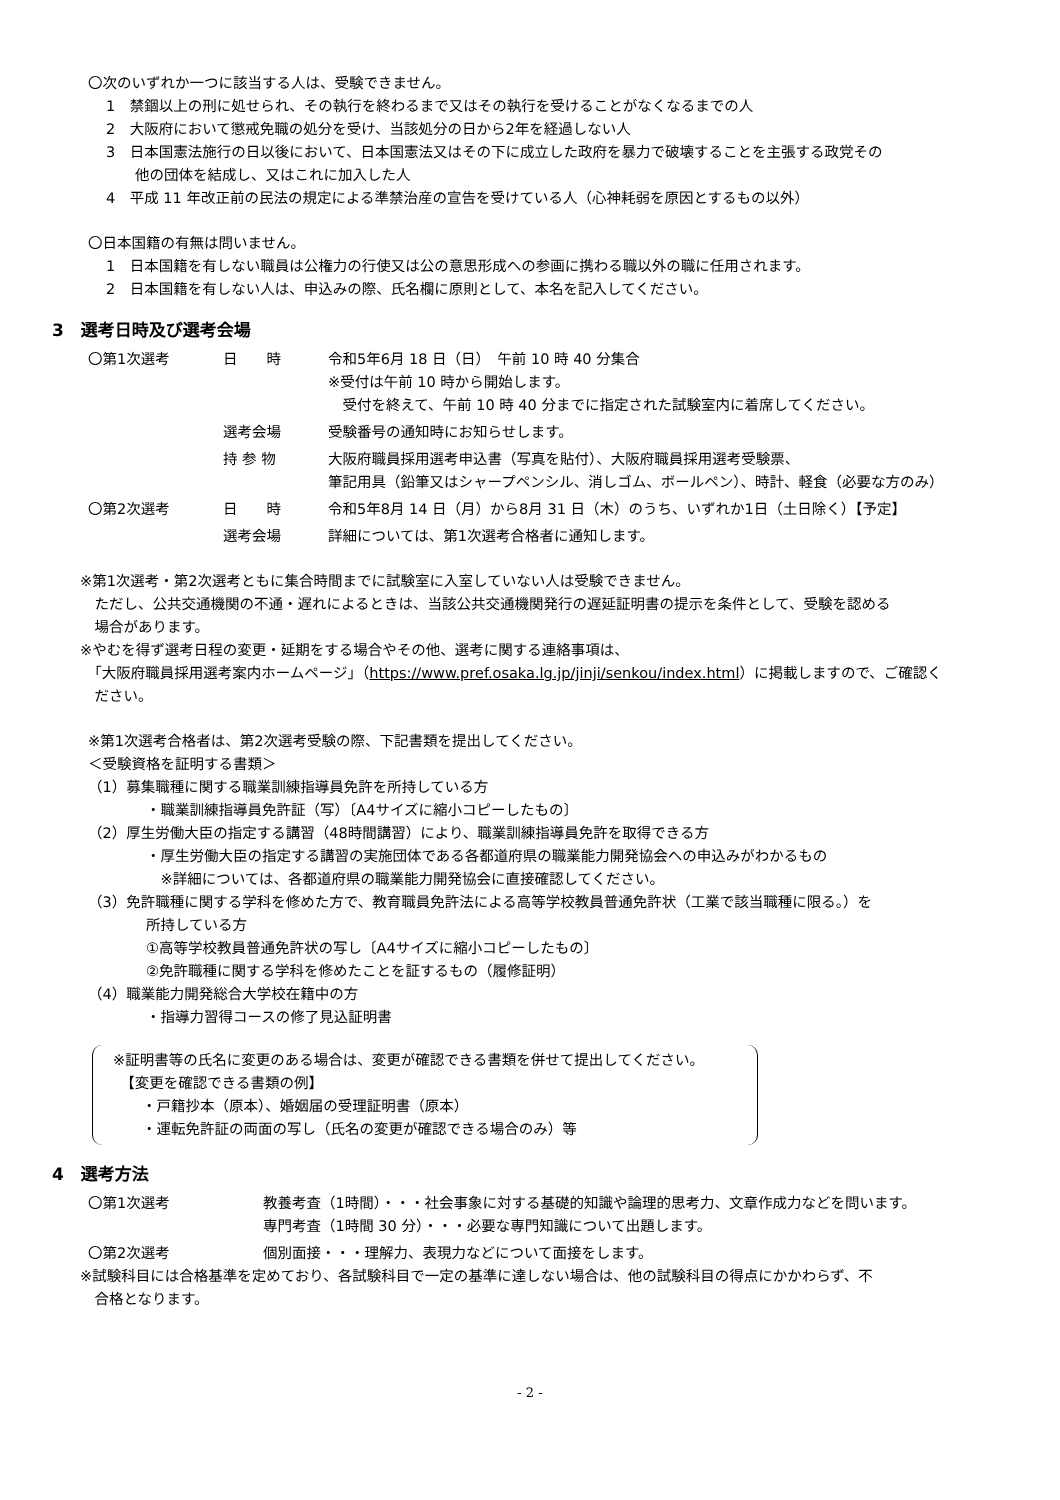〇次のいずれか一つに該当する人は、受験できません。
1　禁錮以上の刑に処せられ、その執行を終わるまで又はその執行を受けることがなくなるまでの人
2　大阪府において懲戒免職の処分を受け、当該処分の日から2年を経過しない人
3　日本国憲法施行の日以後において、日本国憲法又はその下に成立した政府を暴力で破壊することを主張する政党その
　　他の団体を結成し、又はこれに加入した人
4　平成 11 年改正前の民法の規定による準禁治産の宣告を受けている人（心神耗弱を原因とするもの以外）
〇日本国籍の有無は問いません。
1　日本国籍を有しない職員は公権力の行使又は公の意思形成への参画に携わる職以外の職に任用されます。
2　日本国籍を有しない人は、申込みの際、氏名欄に原則として、本名を記入してください。
3　選考日時及び選考会場
〇第1次選考 日　　時 令和5年6月 18 日（日）　午前 10 時 40 分集合
※受付は午前 10 時から開始します。
　受付を終えて、午前 10 時 40 分までに指定された試験室内に着席してください。
選考会場 受験番号の通知時にお知らせします。
持 参 物 大阪府職員採用選考申込書（写真を貼付）、大阪府職員採用選考受験票、
筆記用具（鉛筆又はシャープペンシル、消しゴム、ボールペン）、時計、軽食（必要な方のみ）
〇第2次選考 日　　時 令和5年8月 14 日（月）から8月 31 日（木）のうち、いずれか1日（土日除く）【予定】
選考会場 詳細については、第1次選考合格者に通知します。
※第1次選考・第2次選考ともに集合時間までに試験室に入室していない人は受験できません。
　ただし、公共交通機関の不通・遅れによるときは、当該公共交通機関発行の遅延証明書の提示を条件として、受験を認める
　場合があります。
※やむを得ず選考日程の変更・延期をする場合やその他、選考に関する連絡事項は、
　「大阪府職員採用選考案内ホームページ」（https://www.pref.osaka.lg.jp/jinji/senkou/index.html）に掲載しますので、ご確認く
　ださい。
※第1次選考合格者は、第2次選考受験の際、下記書類を提出してください。
＜受験資格を証明する書類＞
（1）募集職種に関する職業訓練指導員免許を所持している方
・職業訓練指導員免許証（写）〔A4サイズに縮小コピーしたもの〕
（2）厚生労働大臣の指定する講習（48時間講習）により、職業訓練指導員免許を取得できる方
・厚生労働大臣の指定する講習の実施団体である各都道府県の職業能力開発協会への申込みがわかるもの
　※詳細については、各都道府県の職業能力開発協会に直接確認してください。
（3）免許職種に関する学科を修めた方で、教育職員免許法による高等学校教員普通免許状（工業で該当職種に限る。）を
所持している方
①高等学校教員普通免許状の写し〔A4サイズに縮小コピーしたもの〕
②免許職種に関する学科を修めたことを証するもの（履修証明）
（4）職業能力開発総合大学校在籍中の方
・指導力習得コースの修了見込証明書
※証明書等の氏名に変更のある場合は、変更が確認できる書類を併せて提出してください。
　【変更を確認できる書類の例】
　　・戸籍抄本（原本）、婚姻届の受理証明書（原本）
　　・運転免許証の両面の写し（氏名の変更が確認できる場合のみ）等
4　選考方法
〇第1次選考 教養考査（1時間）・・・社会事象に対する基礎的知識や論理的思考力、文章作成力などを問います。
専門考査（1時間 30 分）・・・必要な専門知識について出題します。
〇第2次選考 個別面接・・・理解力、表現力などについて面接をします。
※試験科目には合格基準を定めており、各試験科目で一定の基準に達しない場合は、他の試験科目の得点にかかわらず、不
　合格となります。
- 2 -